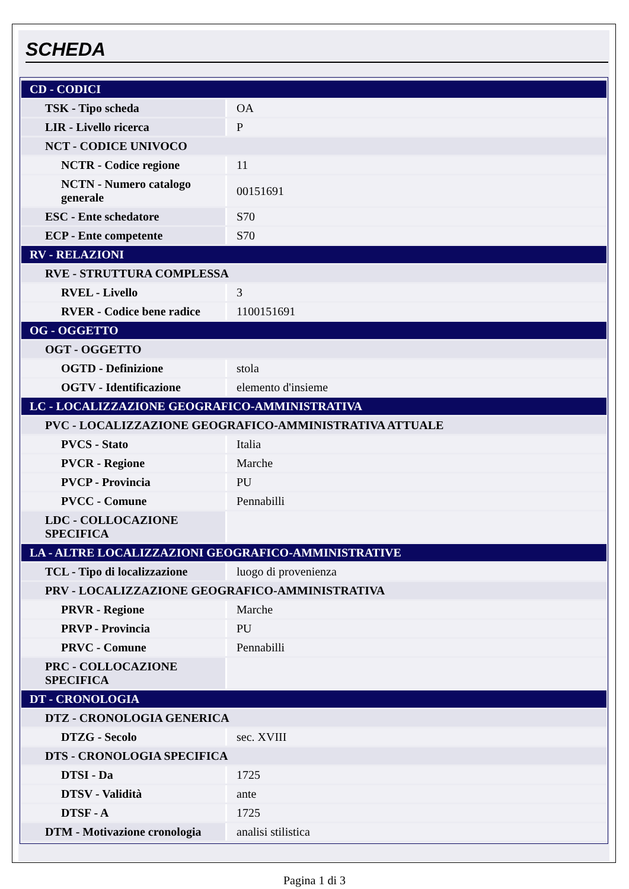SCHEDA
| CD - CODICI | |
| TSK - Tipo scheda | OA |
| LIR - Livello ricerca | P |
| NCT - CODICE UNIVOCO | |
| NCTR - Codice regione | 11 |
| NCTN - Numero catalogo generale | 00151691 |
| ESC - Ente schedatore | S70 |
| ECP - Ente competente | S70 |
| RV - RELAZIONI | |
| RVE - STRUTTURA COMPLESSA | |
| RVEL - Livello | 3 |
| RVER - Codice bene radice | 1100151691 |
| OG - OGGETTO | |
| OGT - OGGETTO | |
| OGTD - Definizione | stola |
| OGTV - Identificazione | elemento d'insieme |
| LC - LOCALIZZAZIONE GEOGRAFICO-AMMINISTRATIVA | |
| PVC - LOCALIZZAZIONE GEOGRAFICO-AMMINISTRATIVA ATTUALE | |
| PVCS - Stato | Italia |
| PVCR - Regione | Marche |
| PVCP - Provincia | PU |
| PVCC - Comune | Pennabilli |
| LDC - COLLOCAZIONE SPECIFICA | |
| LA - ALTRE LOCALIZZAZIONI GEOGRAFICO-AMMINISTRATIVE | |
| TCL - Tipo di localizzazione | luogo di provenienza |
| PRV - LOCALIZZAZIONE GEOGRAFICO-AMMINISTRATIVA | |
| PRVR - Regione | Marche |
| PRVP - Provincia | PU |
| PRVC - Comune | Pennabilli |
| PRC - COLLOCAZIONE SPECIFICA | |
| DT - CRONOLOGIA | |
| DTZ - CRONOLOGIA GENERICA | |
| DTZG - Secolo | sec. XVIII |
| DTS - CRONOLOGIA SPECIFICA | |
| DTSI - Da | 1725 |
| DTSV - Validità | ante |
| DTSF - A | 1725 |
| DTM - Motivazione cronologia | analisi stilistica |
Pagina 1 di 3